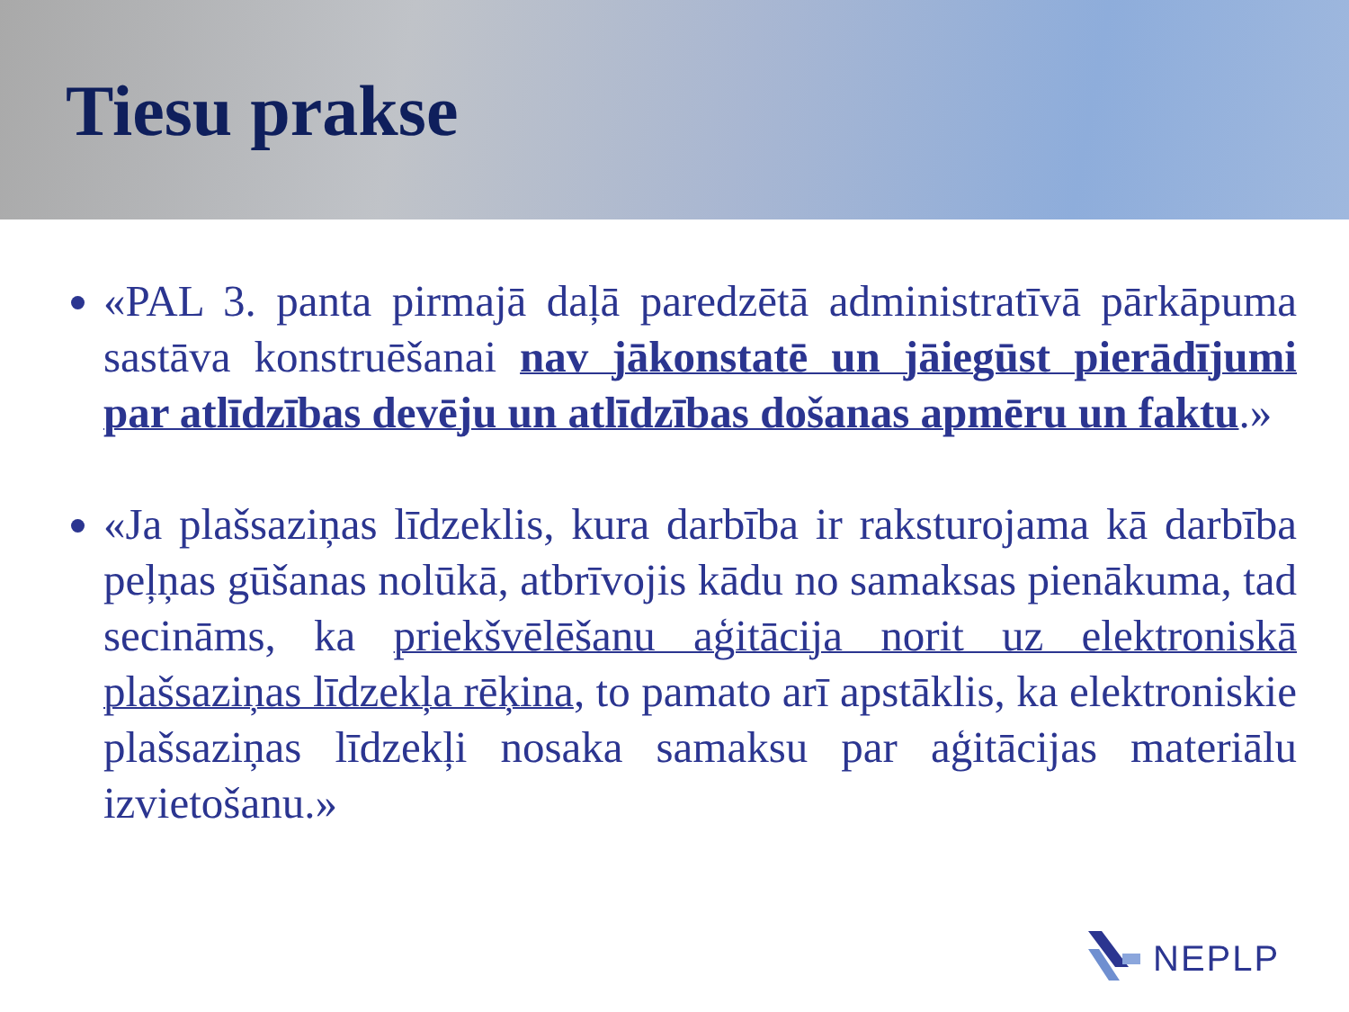Tiesu prakse
«PAL 3. panta pirmajā daļā paredzētā administratīvā pārkāpuma sastāva konstruēšanai nav jākonstatē un jāiegūst pierādījumi par atlīdzības devēju un atlīdzības došanas apmēru un faktu.»
«Ja plašsaziņas līdzeklis, kura darbība ir raksturojama kā darbība peļņas gūšanas nolūkā, atbrīvojis kādu no samaksas pienākuma, tad secināms, ka priekšvēlēšanu aģitācija norit uz elektroniskā plašsaziņas līdzekļa rēķina, to pamato arī apstāklis, ka elektroniskie plašsaziņas līdzekļi nosaka samaksu par aģitācijas materiālu izvietošanu.»
NEPLP